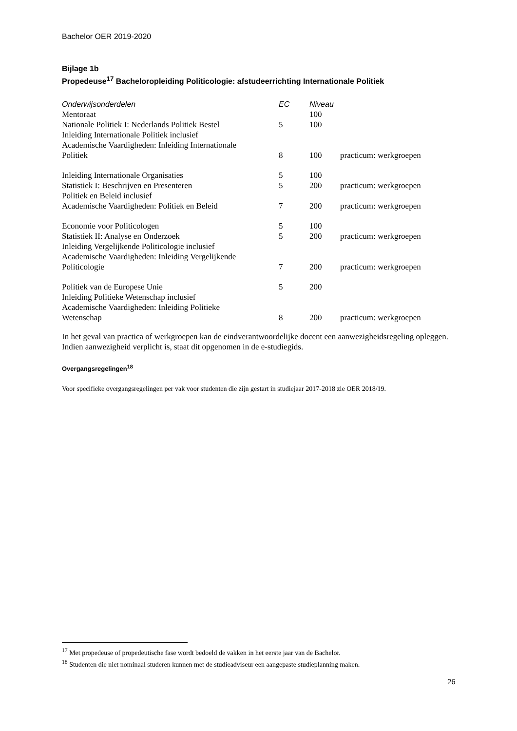Bachelor OER 2019-2020
Bijlage 1b
Propedeuse<sup>17</sup> Bacheloropleiding Politicologie: afstudeerrichting Internationale Politiek
| Onderwijsonderdelen | EC | Niveau | |
| --- | --- | --- | --- |
| Mentoraat | | 100 | |
| Nationale Politiek I: Nederlands Politiek Bestel | 5 | 100 | |
| Inleiding Internationale Politiek inclusief Academische Vaardigheden: Inleiding Internationale Politiek | 8 | 100 | practicum: werkgroepen |
| Inleiding Internationale Organisaties | 5 | 100 | |
| Statistiek I: Beschrijven en Presenteren | 5 | 200 | practicum: werkgroepen |
| Politiek en Beleid inclusief Academische Vaardigheden: Politiek en Beleid | 7 | 200 | practicum: werkgroepen |
| Economie voor Politicologen | 5 | 100 | |
| Statistiek II: Analyse en Onderzoek | 5 | 200 | practicum: werkgroepen |
| Inleiding Vergelijkende Politicologie inclusief Academische Vaardigheden: Inleiding Vergelijkende Politicologie | 7 | 200 | practicum: werkgroepen |
| Politiek van de Europese Unie | 5 | 200 | |
| Inleiding Politieke Wetenschap inclusief Academische Vaardigheden: Inleiding Politieke Wetenschap | 8 | 200 | practicum: werkgroepen |
In het geval van practica of werkgroepen kan de eindverantwoordelijke docent een aanwezigheidsregeling opleggen. Indien aanwezigheid verplicht is, staat dit opgenomen in de e-studiegids.
Overgangsregelingen<sup>18</sup>
Voor specifieke overgangsregelingen per vak voor studenten die zijn gestart in studiejaar 2017-2018 zie OER 2018/19.
<sup>17</sup> Met propedeuse of propedeutische fase wordt bedoeld de vakken in het eerste jaar van de Bachelor.
<sup>18</sup> Studenten die niet nominaal studeren kunnen met de studieadviseur een aangepaste studieplanning maken.
26